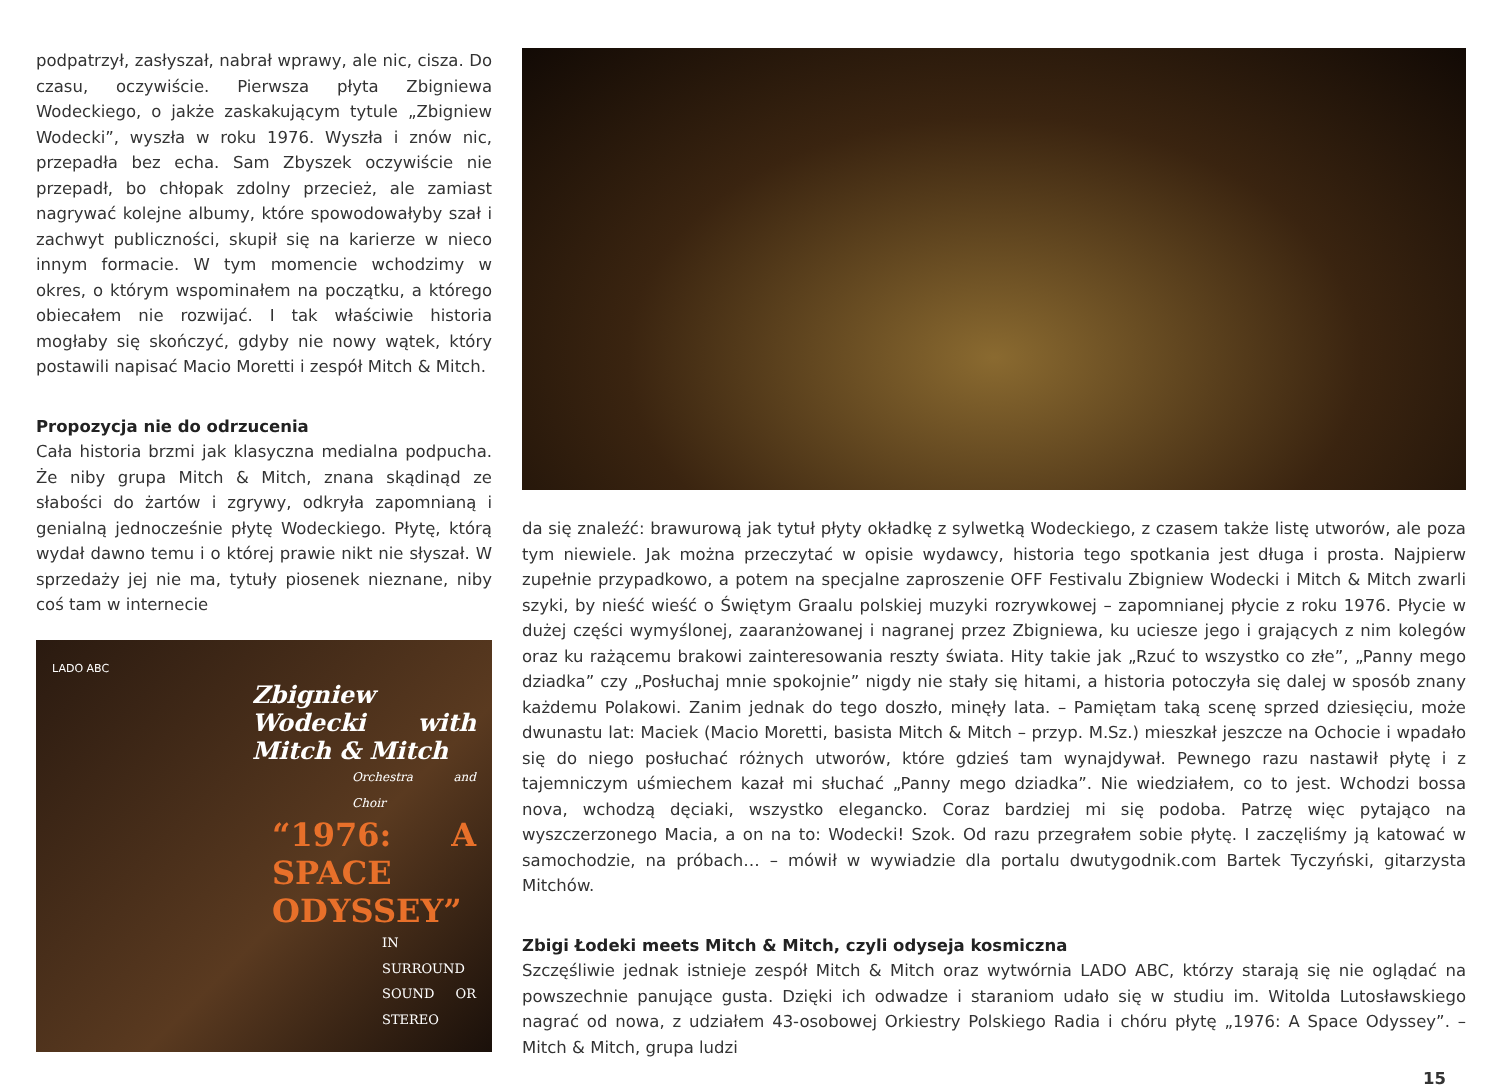podpatrzył, zasłyszał, nabrał wprawy, ale nic, cisza. Do czasu, oczywiście. Pierwsza płyta Zbigniewa Wodeckiego, o jakże zaskakującym tytule „Zbigniew Wodecki”, wyszła w roku 1976. Wyszła i znów nic, przepadła bez echa. Sam Zbyszek oczywiście nie przepadł, bo chłopak zdolny przecież, ale zamiast nagrywać kolejne albumy, które spowodowałyby szał i zachwyt publiczności, skupił się na karierze w nieco innym formacie. W tym momencie wchodzimy w okres, o którym wspominałem na początku, a którego obiecałem nie rozwijać. I tak właściwie historia mogłaby się skończyć, gdyby nie nowy wątek, który postawili napisać Macio Moretti i zespół Mitch & Mitch.
Propozycja nie do odrzucenia
Cała historia brzmi jak klasyczna medialna podpucha. Że niby grupa Mitch & Mitch, znana skądinąd ze słabości do żartów i zgrywy, odkryła zapomnianą i genialną jednocześnie płytę Wodeckiego. Płytę, którą wydał dawno temu i o której prawie nikt nie słyszał. W sprzedaży jej nie ma, tytuły piosenek nieznane, niby coś tam w internecie
LADO ABC
Zbigniew Wodecki with Mitch & Mitch
Orchestra and Choir
“1976: A SPACE ODYSSEY”
IN SURROUND SOUND OR STEREO
da się znaleźć: brawurową jak tytuł płyty okładkę z sylwetką Wodeckiego, z czasem także listę utworów, ale poza tym niewiele. Jak można przeczytać w opisie wydawcy, historia tego spotkania jest długa i prosta. Najpierw zupełnie przypadkowo, a potem na specjalne zaproszenie OFF Festivalu Zbigniew Wodecki i Mitch & Mitch zwarli szyki, by nieść wieść o Świętym Graalu polskiej muzyki rozrywkowej – zapomnianej płycie z roku 1976. Płycie w dużej części wymyślonej, zaaranżowanej i nagranej przez Zbigniewa, ku uciesze jego i grających z nim kolegów oraz ku rażącemu brakowi zainteresowania reszty świata. Hity takie jak „Rzuć to wszystko co złe”, „Panny mego dziadka” czy „Posłuchaj mnie spokojnie” nigdy nie stały się hitami, a historia potoczyła się dalej w sposób znany każdemu Polakowi. Zanim jednak do tego doszło, minęły lata. – Pamiętam taką scenę sprzed dziesięciu, może dwunastu lat: Maciek (Macio Moretti, basista Mitch & Mitch – przyp. M.Sz.) mieszkał jeszcze na Ochocie i wpadało się do niego posłuchać różnych utworów, które gdzieś tam wynajdywał. Pewnego razu nastawił płytę i z tajemniczym uśmiechem kazał mi słuchać „Panny mego dziadka”. Nie wiedziałem, co to jest. Wchodzi bossa nova, wchodzą dęciaki, wszystko elegancko. Coraz bardziej mi się podoba. Patrzę więc pytająco na wyszczerzonego Macia, a on na to: Wodecki! Szok. Od razu przegrałem sobie płytę. I zaczęliśmy ją katować w samochodzie, na próbach… – mówił w wywiadzie dla portalu dwutygodnik.com Bartek Tyczyński, gitarzysta Mitchów.
Zbigi Łodeki meets Mitch & Mitch, czyli odyseja kosmiczna
Szczęśliwie jednak istnieje zespół Mitch & Mitch oraz wytwórnia LADO ABC, którzy starają się nie oglądać na powszechnie panujące gusta. Dzięki ich odwadze i staraniom udało się w studiu im. Witolda Lutosławskiego nagrać od nowa, z udziałem 43-osobowej Orkiestry Polskiego Radia i chóru płytę „1976: A Space Odyssey”. – Mitch & Mitch, grupa ludzi
15